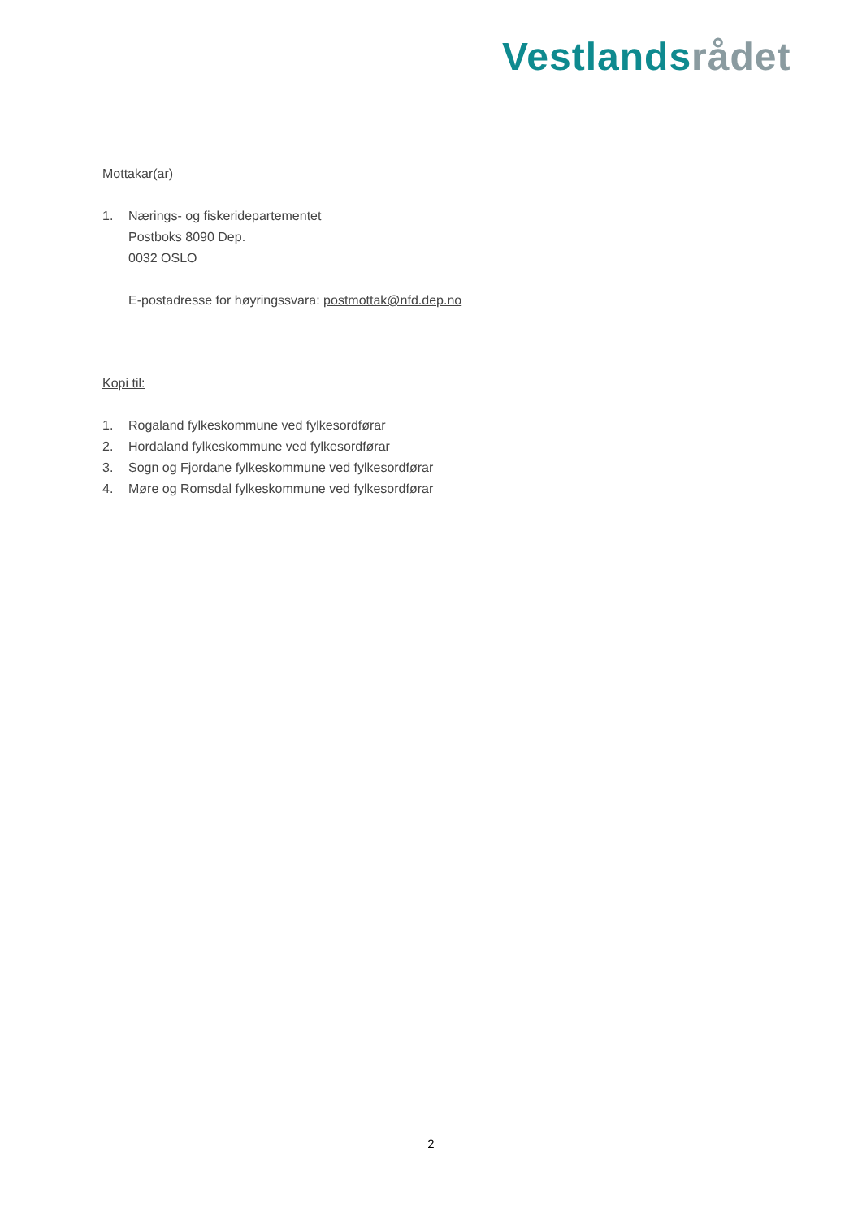Vestlands rådet
Mottakar(ar)
1. Nærings- og fiskeridepartementet
Postboks 8090 Dep.
0032 OSLO
E-postadresse for høyringssvara: postmottak@nfd.dep.no
Kopi til:
1. Rogaland fylkeskommune ved fylkesordførar
2. Hordaland fylkeskommune ved fylkesordførar
3. Sogn og Fjordane fylkeskommune ved fylkesordførar
4. Møre og Romsdal fylkeskommune ved fylkesordførar
2